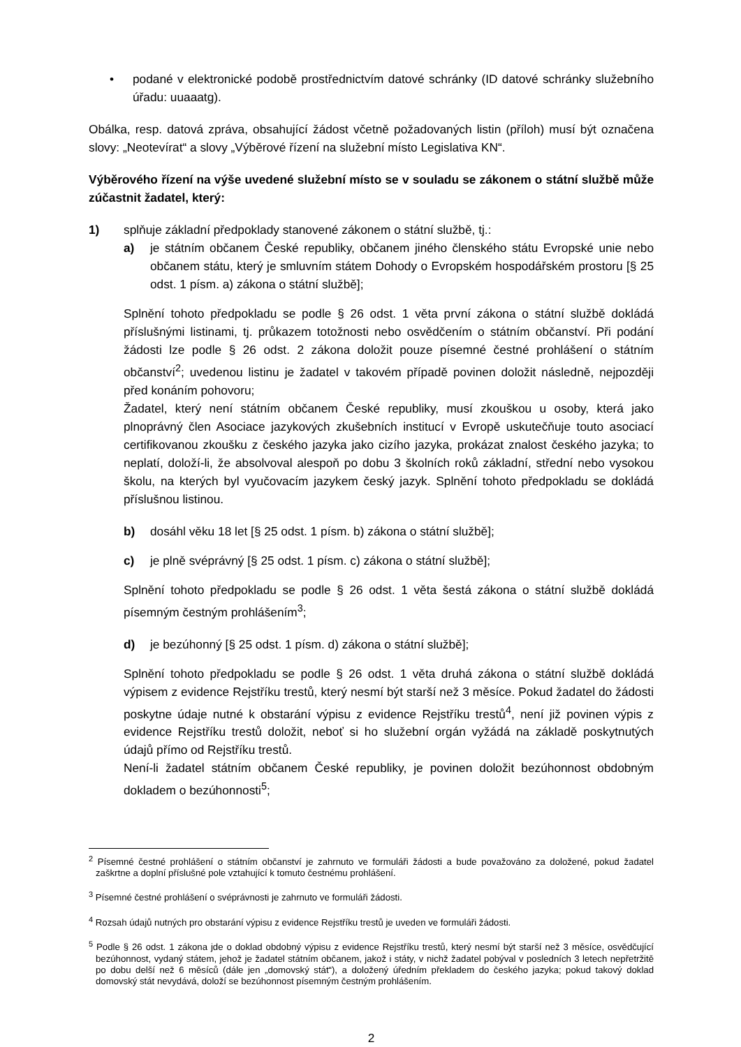• podané v elektronické podobě prostřednictvím datové schránky (ID datové schránky služebního úřadu: uuaaatg).
Obálka, resp. datová zpráva, obsahující žádost včetně požadovaných listin (příloh) musí být označena slovy: „Neotevírat“ a slovy „Výběrové řízení na služební místo Legislativa KN“.
Výběrového řízení na výše uvedené služební místo se v souladu se zákonem o státní službě může zúčastnit žadatel, který:
1) splňuje základní předpoklady stanovené zákonem o státní službě, tj.:
a) je státním občanem České republiky, občanem jiného členského státu Evropské unie nebo občanem státu, který je smluvním státem Dohody o Evropském hospodářském prostoru [§ 25 odst. 1 písm. a) zákona o státní službě];
Splnění tohoto předpokladu se podle § 26 odst. 1 věta první zákona o státní službě dokládá příslušnými listinami, tj. průkazem totožnosti nebo osvědčením o státním občanství. Při podání žádosti lze podle § 26 odst. 2 zákona doložit pouze písemné čestné prohlášení o státním občanství<sup>2</sup>; uvedenou listinu je žadatel v takovém případě povinen doložit následně, nejpozději před konáním pohovoru;
Žadatel, který není státním občanem České republiky, musí zkouškou u osoby, která jako plnoprávný člen Asociace jazykových zkušebních institucí v Evropě uskutečňuje touto asociací certifikovanou zkoušku z českého jazyka jako cizího jazyka, prokázat znalost českého jazyka; to neplatí, doloží-li, že absolvoval alespoň po dobu 3 školních roků základní, střední nebo vysokou školu, na kterých byl vyučovacím jazykem český jazyk. Splnění tohoto předpokladu se dokládá příslušnou listinou.
b) dosáhl věku 18 let [§ 25 odst. 1 písm. b) zákona o státní službě];
c) je plně svéprávný [§ 25 odst. 1 písm. c) zákona o státní službě];
Splnění tohoto předpokladu se podle § 26 odst. 1 věta šestá zákona o státní službě dokládá písemným čestným prohlášením<sup>3</sup>;
d) je bezúhonný [§ 25 odst. 1 písm. d) zákona o státní službě];
Splnění tohoto předpokladu se podle § 26 odst. 1 věta druhá zákona o státní službě dokládá výpisem z evidence Rejstříku trestů, který nesmí být starší než 3 měsíce. Pokud žadatel do žádosti poskytne údaje nutné k obstarání výpisu z evidence Rejstříku trestů<sup>4</sup>, není již povinen výpis z evidence Rejstříku trestů doložit, neboť si ho služební orgán vyžádá na základě poskytnutých údajů přímo od Rejstříku trestů.
Není-li žadatel státním občanem České republiky, je povinen doložit bezúhonnost obdobným dokladem o bezúhonnosti<sup>5</sup>;
<sup>2</sup> Písemné čestné prohlášení o státním občanství je zahrnuto ve formuláři žádosti a bude považováno za doložené, pokud žadatel zaškrtne a doplní příslušné pole vztahující k tomuto čestnému prohlášení.
<sup>3</sup> Písemné čestné prohlášení o svéprávnosti je zahrnuto ve formuláři žádosti.
<sup>4</sup> Rozsah údajů nutných pro obstarání výpisu z evidence Rejstříku trestů je uveden ve formuláři žádosti.
<sup>5</sup> Podle § 26 odst. 1 zákona jde o doklad obdobný výpisu z evidence Rejstříku trestů, který nesmí být starší než 3 měsíce, osvědčující bezúhonnost, vydaný státem, jehož je žadatel státním občanem, jakož i státy, v nichž žadatel pobýval v posledních 3 letech nepřetržitě po dobu delší než 6 měsíců (dále jen „domovský stát“), a doložený úředním překladem do českého jazyka; pokud takový doklad domovský stát nevydává, doloží se bezúhonnost písemným čestným prohlášením.
2